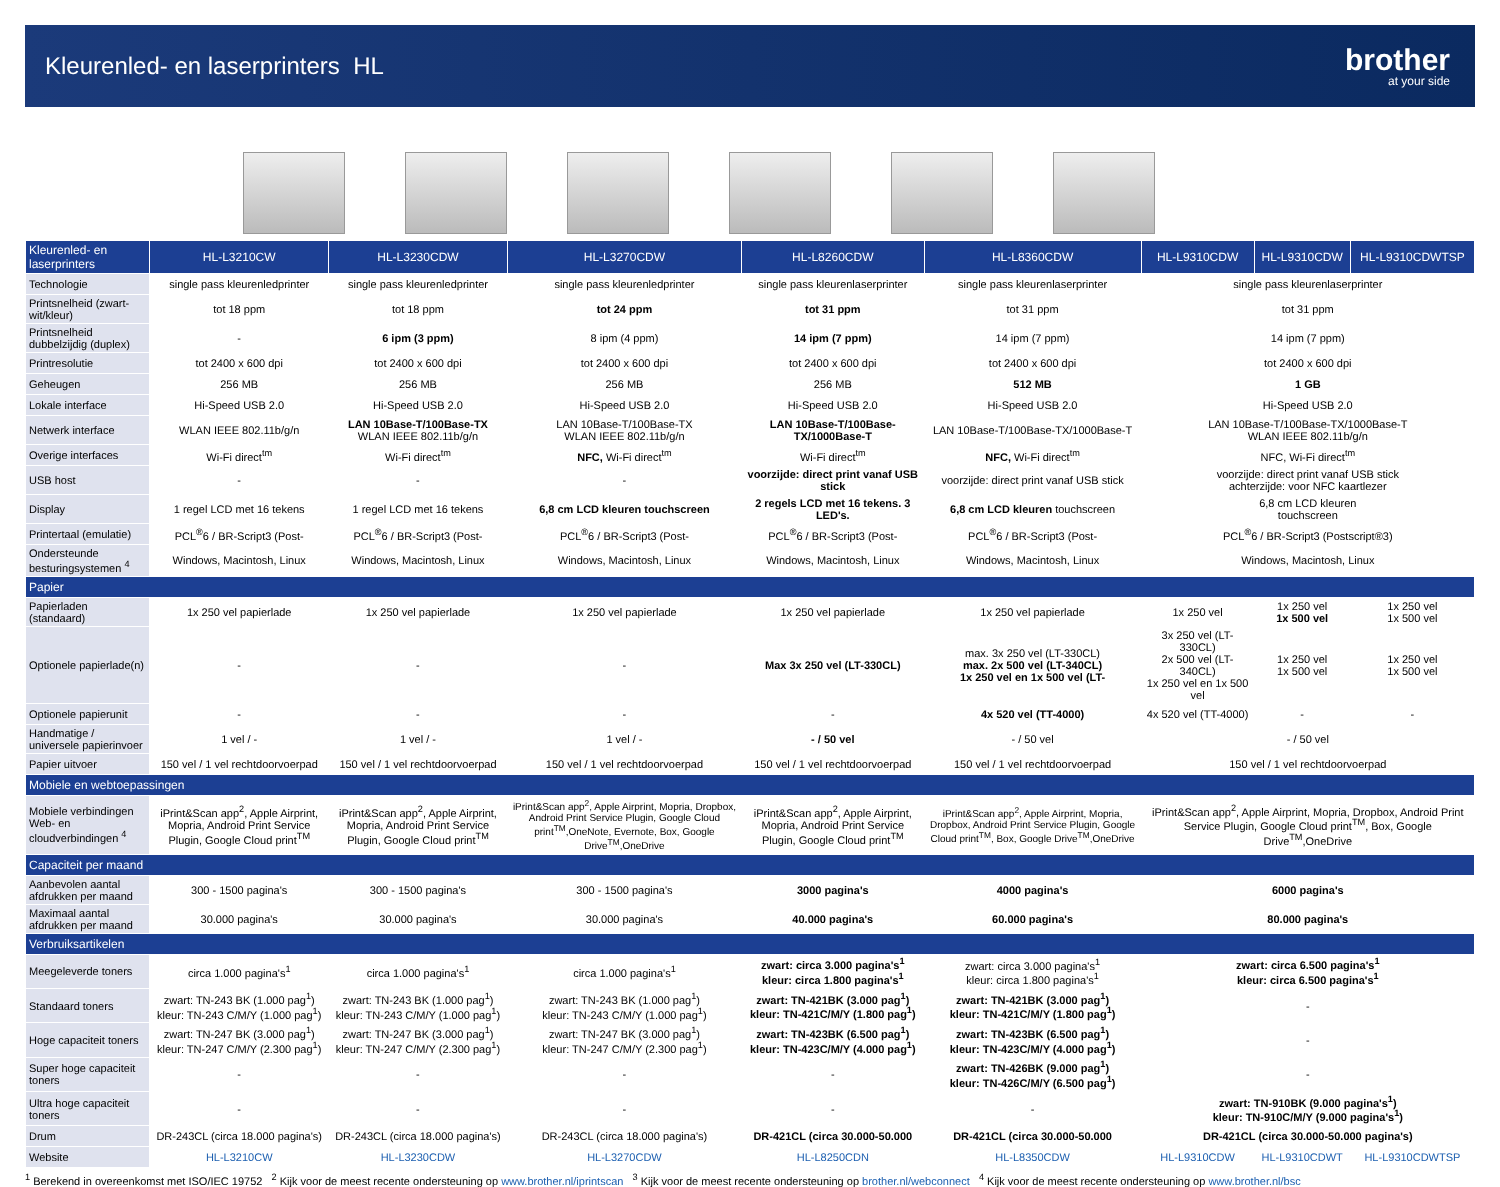Kleurenled- en laserprinters HL
brother
at your side
| Kleurenled- en laserprinters | HL-L3210CW | HL-L3230CDW | HL-L3270CDW | HL-L8260CDW | HL-L8360CDW | HL-L9310CDW | HL-L9310CDW | HL-L9310CDWTSP |
| --- | --- | --- | --- | --- | --- | --- | --- | --- |
| Technologie | single pass kleurenledprinter | single pass kleurenledprinter | single pass kleurenledprinter | single pass kleurenlaserprinter | single pass kleurenlaserprinter | single pass kleurenlaserprinter | | |
| Printsnelheid (zwart-wit/kleur) | tot 18 ppm | tot 18 ppm | tot 24 ppm | tot 31 ppm | tot 31 ppm | tot 31 ppm | | |
| Printsnelheid dubbelzijdig (duplex) | - | 6 ipm (3 ppm) | 8 ipm (4 ppm) | 14 ipm (7 ppm) | 14 ipm (7 ppm) | 14 ipm (7 ppm) | | |
| Printresolutie | tot 2400 x 600 dpi | tot 2400 x 600 dpi | tot 2400 x 600 dpi | tot 2400 x 600 dpi | tot 2400 x 600 dpi | tot 2400 x 600 dpi | | |
| Geheugen | 256 MB | 256 MB | 256 MB | 256 MB | 512 MB | 1 GB | | |
| Lokale interface | Hi-Speed USB 2.0 | Hi-Speed USB 2.0 | Hi-Speed USB 2.0 | Hi-Speed USB 2.0 | Hi-Speed USB 2.0 | Hi-Speed USB 2.0 | | |
| Netwerk interface | WLAN IEEE 802.11b/g/n | LAN 10Base-T/100Base-TX WLAN IEEE 802.11b/g/n | LAN 10Base-T/100Base-TX WLAN IEEE 802.11b/g/n | LAN 10Base-T/100Base-TX/1000Base-T | LAN 10Base-T/100Base-TX/1000Base-T | LAN 10Base-T/100Base-TX/1000Base-T WLAN IEEE 802.11b/g/n | | |
| Overige interfaces | Wi-Fi direct<sup>tm</sup> | Wi-Fi direct<sup>tm</sup> | NFC, Wi-Fi direct<sup>tm</sup> | Wi-Fi direct<sup>tm</sup> | NFC, Wi-Fi direct<sup>tm</sup> | NFC, Wi-Fi direct<sup>tm</sup> | | |
| USB host | - | - | - | voorzijde: direct print vanaf USB stick | voorzijde: direct print vanaf USB stick | voorzijde: direct print vanaf USB stick achterzijde: voor NFC kaartlezer | | |
| Display | 1 regel LCD met 16 tekens | 1 regel LCD met 16 tekens | 6,8 cm LCD kleuren touchscreen | 2 regels LCD met 16 tekens. 3 LED's. | 6,8 cm LCD kleuren touchscreen | 6,8 cm LCD kleuren touchscreen | | |
| Printertaal (emulatie) | PCL<sup>®</sup>6 / BR-Script3 (Post- | PCL<sup>®</sup>6 / BR-Script3 (Post- | PCL<sup>®</sup>6 / BR-Script3 (Post- | PCL<sup>®</sup>6 / BR-Script3 (Post- | PCL<sup>®</sup>6 / BR-Script3 (Post- | PCL<sup>®</sup>6 / BR-Script3 (Postscript®3) | | |
| Ondersteunde besturingsystemen <sup>4</sup> | Windows, Macintosh, Linux | Windows, Macintosh, Linux | Windows, Macintosh, Linux | Windows, Macintosh, Linux | Windows, Macintosh, Linux | Windows, Macintosh, Linux | | |
| Papier | | | | | | | | |
| Papierladen (standaard) | 1x 250 vel papierlade | 1x 250 vel papierlade | 1x 250 vel papierlade | 1x 250 vel papierlade | 1x 250 vel papierlade | 1x 250 vel | 1x 250 vel 1x 500 vel | 1x 250 vel 1x 500 vel |
| Optionele papierlade(n) | - | - | - | Max 3x 250 vel (LT-330CL) | max. 3x 250 vel (LT-330CL) max. 2x 500 vel (LT-340CL) 1x 250 vel en 1x 500 vel (LT- | 3x 250 vel (LT-330CL) 2x 500 vel (LT-340CL) 1x 250 vel en 1x 500 vel | 1x 250 vel 1x 500 vel | 1x 250 vel 1x 500 vel |
| Optionele papierunit | - | - | - | - | 4x 520 vel (TT-4000) | 4x 520 vel (TT-4000) | - | - |
| Handmatige / universele papierinvoer | 1 vel / - | 1 vel / - | 1 vel / - | - / 50 vel | - / 50 vel | - / 50 vel | | |
| Papier uitvoer | 150 vel / 1 vel rechtdoorvoerpad | 150 vel / 1 vel rechtdoorvoerpad | 150 vel / 1 vel rechtdoorvoerpad | 150 vel / 1 vel rechtdoorvoerpad | 150 vel / 1 vel rechtdoorvoerpad | 150 vel / 1 vel rechtdoorvoerpad | | |
| Mobiele en webtoepassingen | | | | | | | | |
| Mobiele verbindingen Web- en cloudverbindingen <sup>4</sup> | iPrint&Scan app<sup>2</sup>, Apple Airprint, Mopria, Android Print Service Plugin, Google Cloud print<sup>TM</sup> | iPrint&Scan app<sup>2</sup>, Apple Airprint, Mopria, Android Print Service Plugin, Google Cloud print<sup>TM</sup> | iPrint&Scan app<sup>2</sup>, Apple Airprint, Mopria, Dropbox, Android Print Service Plugin, Google Cloud print<sup>TM</sup>,OneNote, Evernote, Box, Google Drive<sup>TM</sup>,OneDrive | iPrint&Scan app<sup>2</sup>, Apple Airprint, Mopria, Android Print Service Plugin, Google Cloud print<sup>TM</sup> | iPrint&Scan app<sup>2</sup>, Apple Airprint, Mopria, Dropbox, Android Print Service Plugin, Google Cloud print<sup>TM</sup>, Box, Google Drive<sup>TM</sup>,OneDrive | iPrint&Scan app<sup>2</sup>, Apple Airprint, Mopria, Dropbox, Android Print Service Plugin, Google Cloud print<sup>TM</sup>, Box, Google Drive<sup>TM</sup>,OneDrive | | |
| Capaciteit per maand | | | | | | | | |
| Aanbevolen aantal afdrukken per maand | 300 - 1500 pagina's | 300 - 1500 pagina's | 300 - 1500 pagina's | 3000 pagina's | 4000 pagina's | 6000 pagina's | | |
| Maximaal aantal afdrukken per maand | 30.000 pagina's | 30.000 pagina's | 30.000 pagina's | 40.000 pagina's | 60.000 pagina's | 80.000 pagina's | | |
| Verbruiksartikelen | | | | | | | | |
| Meegeleverde toners | circa 1.000 pagina's<sup>1</sup> | circa 1.000 pagina's<sup>1</sup> | circa 1.000 pagina's<sup>1</sup> | zwart: circa 3.000 pagina's<sup>1</sup> kleur: circa 1.800 pagina's<sup>1</sup> | zwart: circa 3.000 pagina's<sup>1</sup> kleur: circa 1.800 pagina's<sup>1</sup> | zwart: circa 6.500 pagina's<sup>1</sup> kleur: circa 6.500 pagina's<sup>1</sup> | | |
| Standaard toners | zwart: TN-243 BK (1.000 pag<sup>1</sup>) kleur: TN-243 C/M/Y (1.000 pag<sup>1</sup>) | zwart: TN-243 BK (1.000 pag<sup>1</sup>) kleur: TN-243 C/M/Y (1.000 pag<sup>1</sup>) | zwart: TN-243 BK (1.000 pag<sup>1</sup>) kleur: TN-243 C/M/Y (1.000 pag<sup>1</sup>) | zwart: TN-421BK (3.000 pag<sup>1</sup>) kleur: TN-421C/M/Y (1.800 pag<sup>1</sup>) | zwart: TN-421BK (3.000 pag<sup>1</sup>) kleur: TN-421C/M/Y (1.800 pag<sup>1</sup>) | - | | |
| Hoge capaciteit toners | zwart: TN-247 BK (3.000 pag<sup>1</sup>) kleur: TN-247 C/M/Y (2.300 pag<sup>1</sup>) | zwart: TN-247 BK (3.000 pag<sup>1</sup>) kleur: TN-247 C/M/Y (2.300 pag<sup>1</sup>) | zwart: TN-247 BK (3.000 pag<sup>1</sup>) kleur: TN-247 C/M/Y (2.300 pag<sup>1</sup>) | zwart: TN-423BK (6.500 pag<sup>1</sup>) kleur: TN-423C/M/Y (4.000 pag<sup>1</sup>) | zwart: TN-423BK (6.500 pag<sup>1</sup>) kleur: TN-423C/M/Y (4.000 pag<sup>1</sup>) | - | | |
| Super hoge capaciteit toners | - | - | - | - | zwart: TN-426BK (9.000 pag<sup>1</sup>) kleur: TN-426C/M/Y (6.500 pag<sup>1</sup>) | - | | |
| Ultra hoge capaciteit toners | - | - | - | - | - | zwart: TN-910BK (9.000 pagina's<sup>1</sup>) kleur: TN-910C/M/Y (9.000 pagina's<sup>1</sup>) | | |
| Drum | DR-243CL (circa 18.000 pagina's) | DR-243CL (circa 18.000 pagina's) | DR-243CL (circa 18.000 pagina's) | DR-421CL (circa 30.000-50.000 | DR-421CL (circa 30.000-50.000 | DR-421CL (circa 30.000-50.000 pagina's) | | |
| Website | HL-L3210CW | HL-L3230CDW | HL-L3270CDW | HL-L8250CDN | HL-L8350CDW | HL-L9310CDW | HL-L9310CDWT | HL-L9310CDWTSP |
<sup>1</sup> Berekend in overeenkomst met ISO/IEC 19752 <sup>2</sup> Kijk voor de meest recente ondersteuning op www.brother.nl/iprintscan <sup>3</sup> Kijk voor de meest recente ondersteuning op brother.nl/webconnect <sup>4</sup> Kijk voor de meest recente ondersteuning op www.brother.nl/bsc